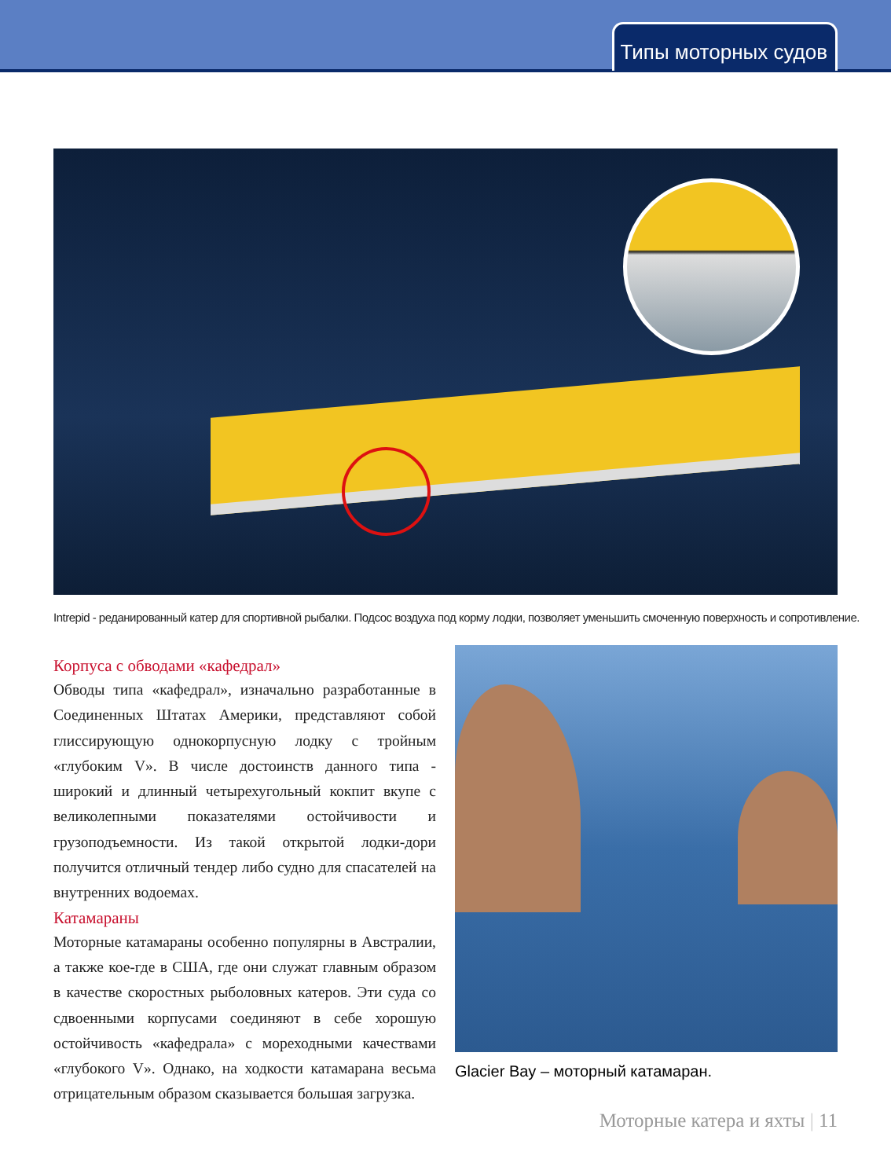Типы моторных судов
Intrepid - реданированный катер для спортивной рыбалки. Подсос воздуха под корму лодки, позволяет уменьшить смоченную поверхность и сопротивление.
Корпуса с обводами «кафедрал»
Обводы типа «кафедрал», изначально разработанные в Соединенных Штатах Америки, представляют собой глиссирующую однокорпусную лодку с тройным «глубоким V». В числе достоинств данного типа - широкий и длинный четырехугольный кокпит вкупе с великолепными показателями остойчивости и грузоподъемности. Из такой открытой лодки-дори получится отличный тендер либо судно для спасателей на внутренних водоемах.
Катамараны
Моторные катамараны особенно популярны в Австралии, а также кое-где в США, где они служат главным образом в качестве скоростных рыболовных катеров. Эти суда со сдвоенными корпусами соединяют в себе хорошую остойчивость «кафедрала» с мореходными качествами «глубокого V». Однако, на ходкости катамарана весьма отрицательным образом сказывается большая загрузка.
Glacier Bay – моторный катамаран.
Моторные катера и яхты | 11